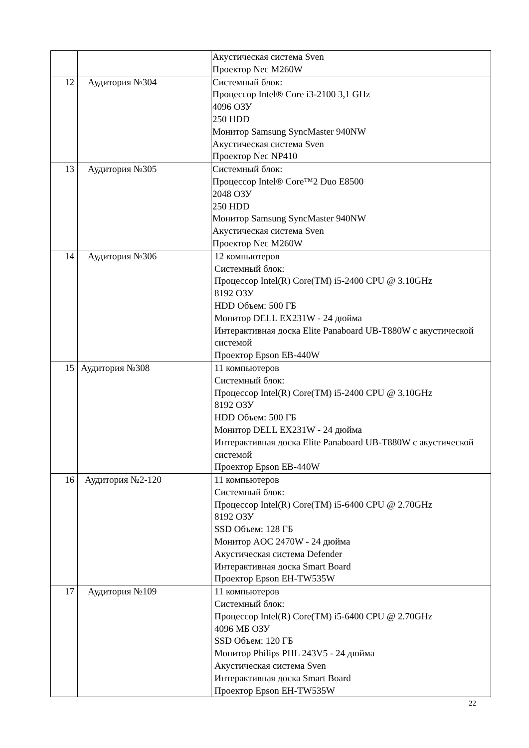| | | Акустическая система Sven Проектор Nec M260W |
| 12 | Аудитория №304 | Системный блок: Процессор Intel® Core i3-2100 3,1 GHz 4096 ОЗУ 250 HDD Монитор Samsung SyncMaster 940NW Акустическая система Sven Проектор Nec NP410 |
| 13 | Аудитория №305 | Системный блок: Процессор Intel® Core™2 Duo E8500 2048 ОЗУ 250 HDD Монитор Samsung SyncMaster 940NW Акустическая система Sven Проектор Nec M260W |
| 14 | Аудитория №306 | 12 компьютеров Системный блок: Процессор Intel(R) Core(TM) i5-2400 CPU @ 3.10GHz 8192 ОЗУ HDD Объем: 500 ГБ Монитор DELL EX231W - 24 дюйма Интерактивная доска Elite Panaboard UB-T880W с акустической системой Проектор Epson EB-440W |
| 15 | Аудитория №308 | 11 компьютеров Системный блок: Процессор Intel(R) Core(TM) i5-2400 CPU @ 3.10GHz 8192 ОЗУ HDD Объем: 500 ГБ Монитор DELL EX231W - 24 дюйма Интерактивная доска Elite Panaboard UB-T880W с акустической системой Проектор Epson EB-440W |
| 16 | Аудитория №2-120 | 11 компьютеров Системный блок: Процессор Intel(R) Core(TM) i5-6400 CPU @ 2.70GHz 8192 ОЗУ SSD Объем: 128 ГБ Монитор AOC 2470W - 24 дюйма Акустическая система Defender Интерактивная доска Smart Board Проектор Epson EH-TW535W |
| 17 | Аудитория №109 | 11 компьютеров Системный блок: Процессор Intel(R) Core(TM) i5-6400 CPU @ 2.70GHz 4096 МБ ОЗУ SSD Объем: 120 ГБ Монитор Philips PHL 243V5 - 24 дюйма Акустическая система Sven Интерактивная доска Smart Board Проектор Epson EH-TW535W |
22